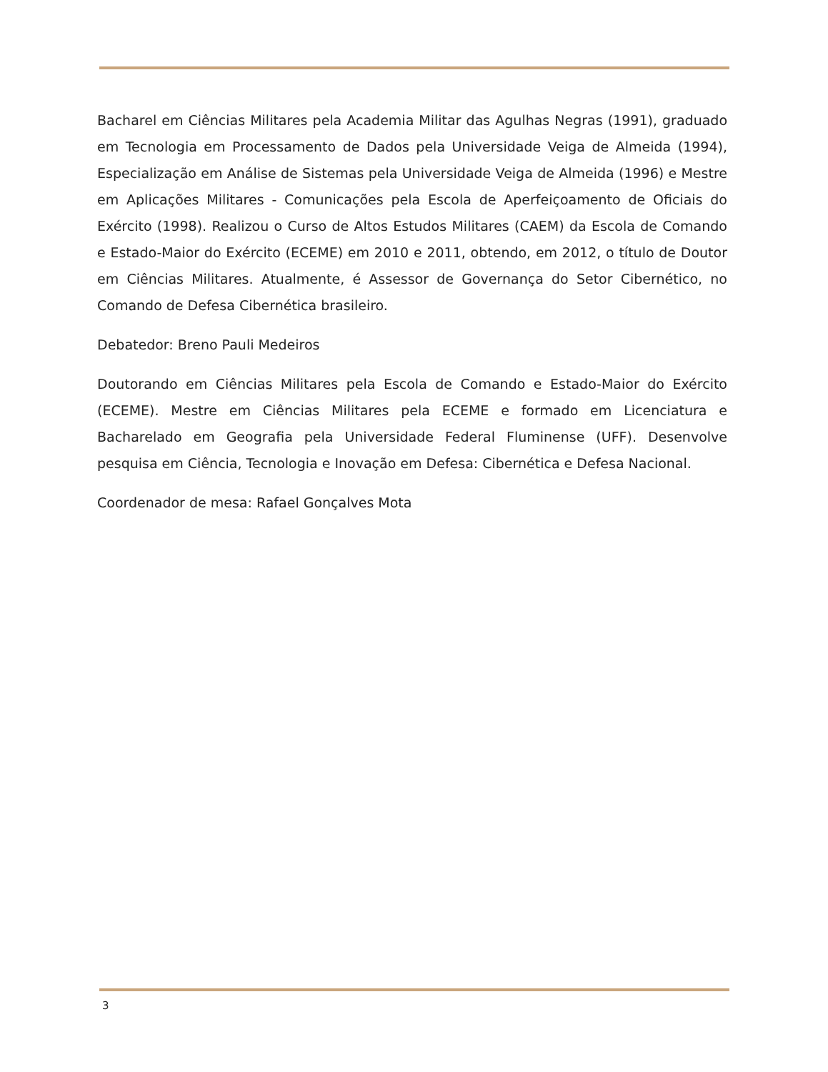Bacharel em Ciências Militares pela Academia Militar das Agulhas Negras (1991), graduado em Tecnologia em Processamento de Dados pela Universidade Veiga de Almeida (1994), Especialização em Análise de Sistemas pela Universidade Veiga de Almeida (1996) e Mestre em Aplicações Militares - Comunicações pela Escola de Aperfeiçoamento de Oficiais do Exército (1998). Realizou o Curso de Altos Estudos Militares (CAEM) da Escola de Comando e Estado-Maior do Exército (ECEME) em 2010 e 2011, obtendo, em 2012, o título de Doutor em Ciências Militares. Atualmente, é Assessor de Governança do Setor Cibernético, no Comando de Defesa Cibernética brasileiro.
Debatedor: Breno Pauli Medeiros
Doutorando em Ciências Militares pela Escola de Comando e Estado-Maior do Exército (ECEME). Mestre em Ciências Militares pela ECEME e formado em Licenciatura e Bacharelado em Geografia pela Universidade Federal Fluminense (UFF). Desenvolve pesquisa em Ciência, Tecnologia e Inovação em Defesa: Cibernética e Defesa Nacional.
Coordenador de mesa: Rafael Gonçalves Mota
3